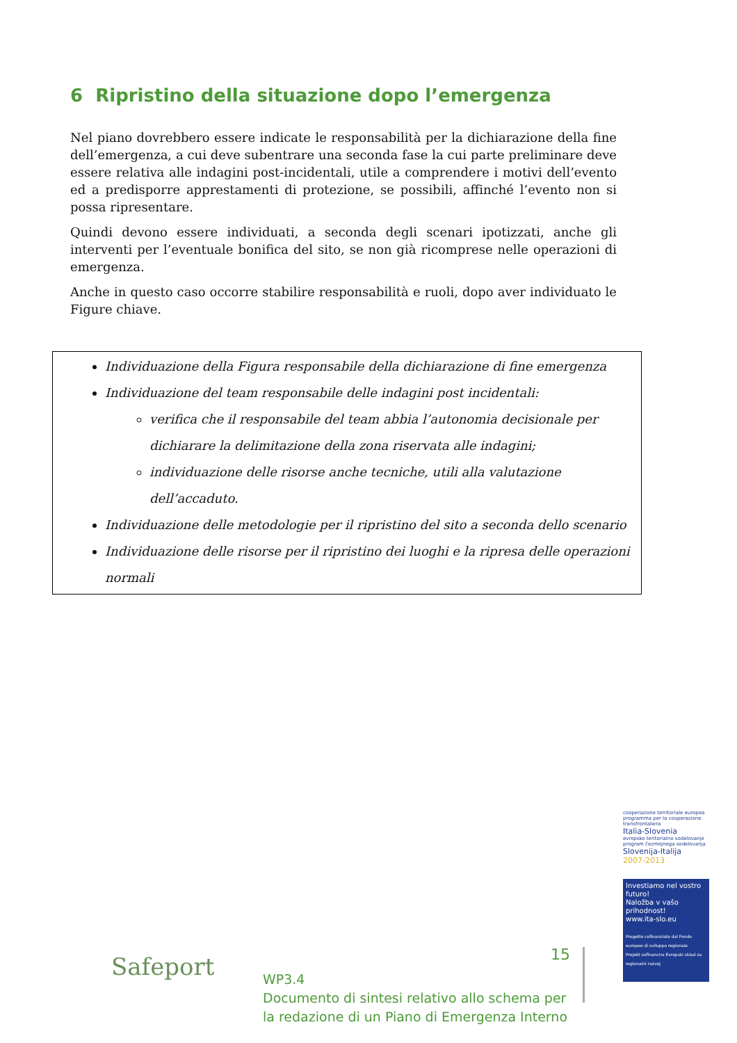6 Ripristino della situazione dopo l’emergenza
Nel piano dovrebbero essere indicate le responsabilità per la dichiarazione della fine dell’emergenza, a cui deve subentrare una seconda fase la cui parte preliminare deve essere relativa alle indagini post-incidentali, utile a comprendere i motivi dell’evento ed a predisporre apprestamenti di protezione, se possibili, affinché l’evento non si possa ripresentare.
Quindi devono essere individuati, a seconda degli scenari ipotizzati, anche gli interventi per l’eventuale bonifica del sito, se non già ricomprese nelle operazioni di emergenza.
Anche in questo caso occorre stabilire responsabilità e ruoli, dopo aver individuato le Figure chiave.
Individuazione della Figura responsabile della dichiarazione di fine emergenza
Individuazione del team responsabile delle indagini post incidentali:
verifica che il responsabile del team abbia l’autonomia decisionale per dichiarare la delimitazione della zona riservata alle indagini;
individuazione delle risorse anche tecniche, utili alla valutazione dell’accaduto.
Individuazione delle metodologie per il ripristino del sito a seconda dello scenario
Individuazione delle risorse per il ripristino dei luoghi e la ripresa delle operazioni normali
Safeport 15
WP3.4
Documento di sintesi relativo allo schema per
la redazione di un Piano di Emergenza Interno
cooperazione territoriale europea programma per la cooperazione transfrontaliera
Italia-Slovenia
evropsko teritorialno sodelovanje program čezmejnega sodelovanja
Slovenija-Italija
2007-2013
Investiamo nel vostro futuro!
Naložba v vašo prihodnost!
www.ita-slo.eu
Progetto cofinanziato dal Fondo europeo di sviluppo regionale
Projekt sofinancira Evropski sklad za regionalni razvoj